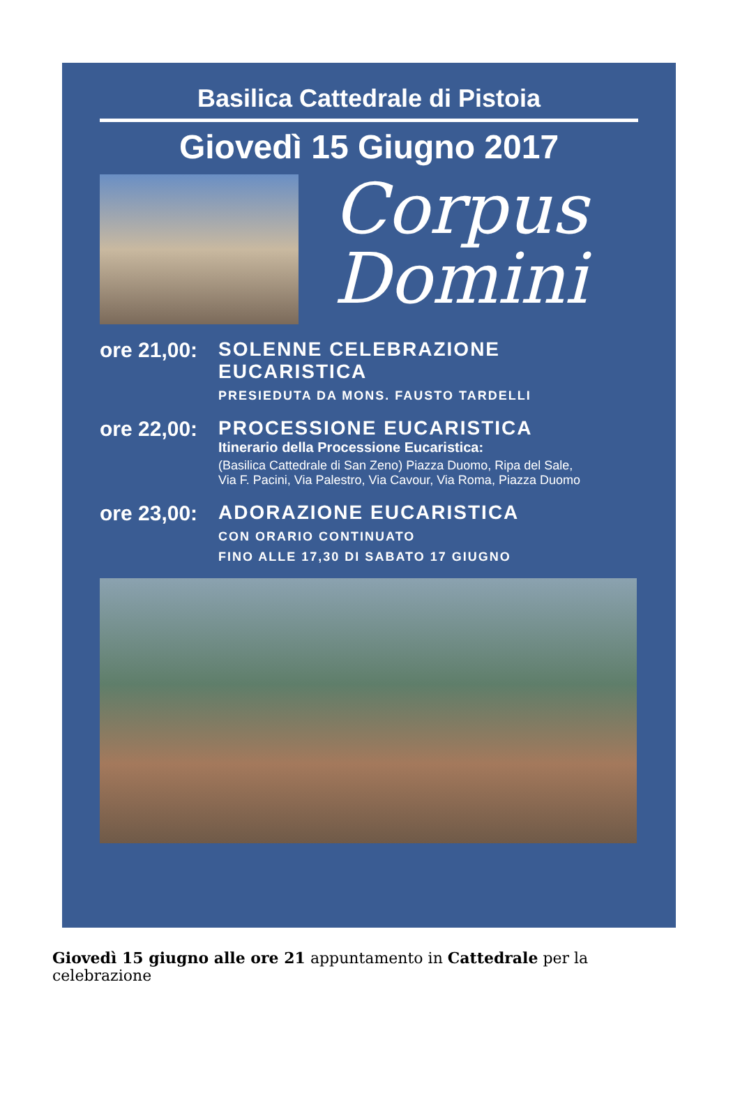Basilica Cattedrale di Pistoia
Giovedì 15 Giugno 2017
Corpus
Domini
ore 21,00:
SOLENNE CELEBRAZIONE
EUCARISTICA
PRESIEDUTA DA MONS. FAUSTO TARDELLI
ore 22,00:
PROCESSIONE EUCARISTICA
Itinerario della Processione Eucaristica:
(Basilica Cattedrale di San Zeno) Piazza Duomo, Ripa del Sale,
Via F. Pacini, Via Palestro, Via Cavour, Via Roma, Piazza Duomo
ore 23,00:
ADORAZIONE EUCARISTICA
CON ORARIO CONTINUATO
FINO ALLE 17,30 DI SABATO 17 GIUGNO
Giovedì 15 giugno alle ore 21 appuntamento in Cattedrale per la celebrazione